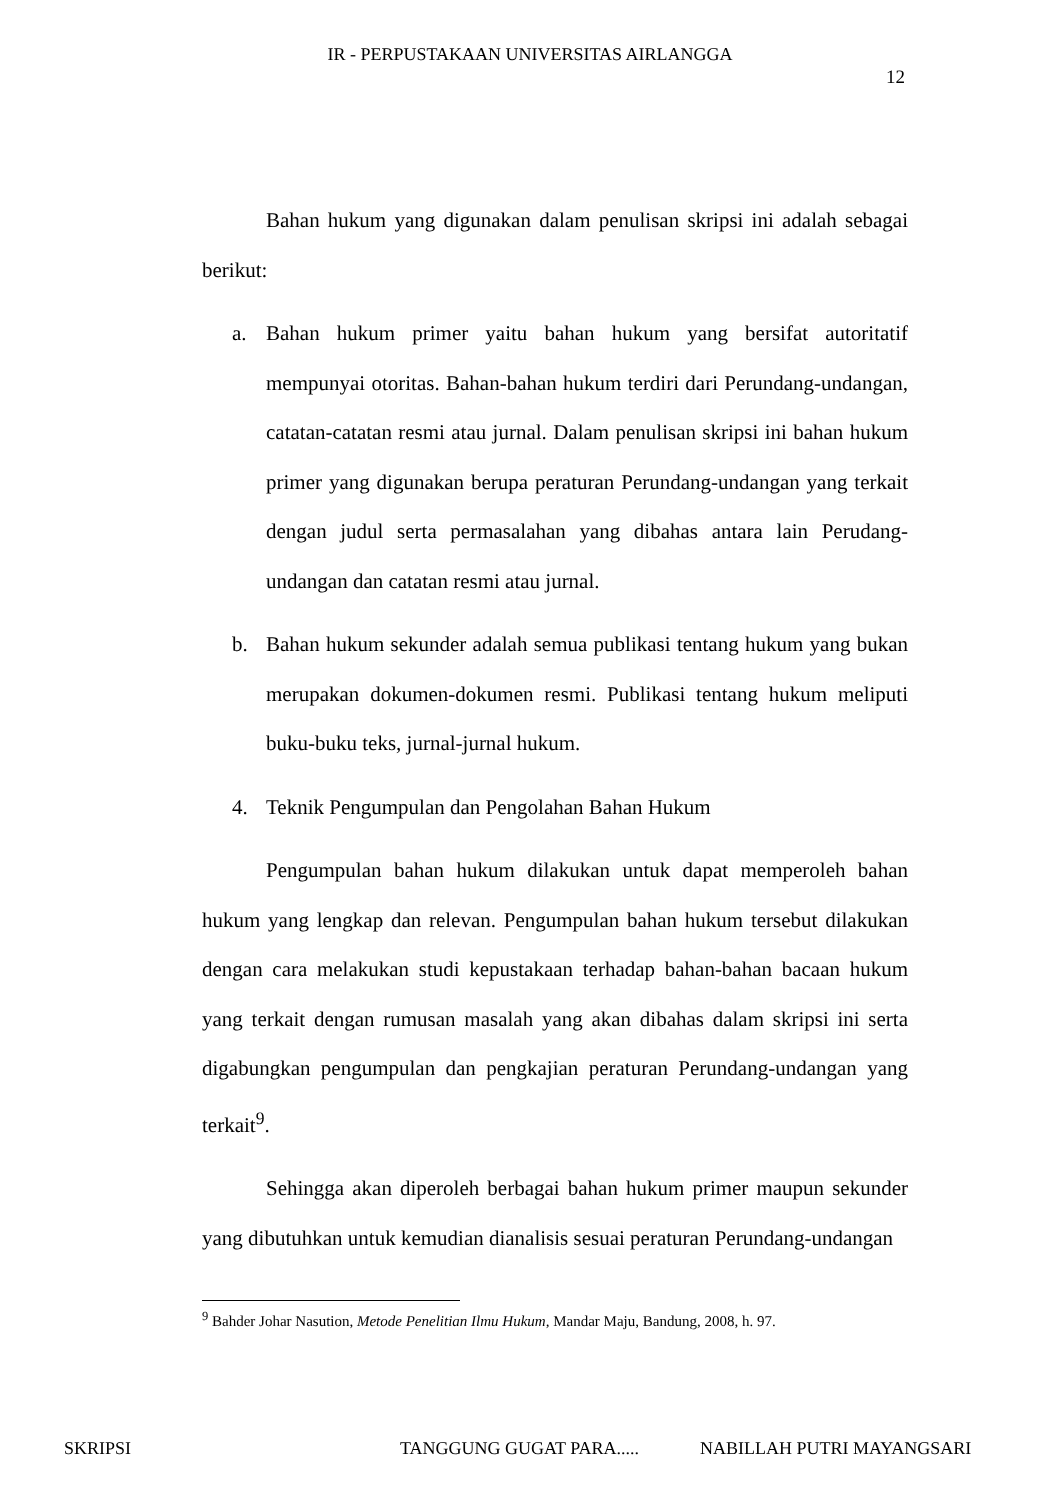IR - PERPUSTAKAAN UNIVERSITAS AIRLANGGA
12
Bahan hukum yang digunakan dalam penulisan skripsi ini adalah sebagai berikut:
a. Bahan hukum primer yaitu bahan hukum yang bersifat autoritatif mempunyai otoritas. Bahan-bahan hukum terdiri dari Perundang-undangan, catatan-catatan resmi atau jurnal. Dalam penulisan skripsi ini bahan hukum primer yang digunakan berupa peraturan Perundang-undangan yang terkait dengan judul serta permasalahan yang dibahas antara lain Perudang-undangan dan catatan resmi atau jurnal.
b. Bahan hukum sekunder adalah semua publikasi tentang hukum yang bukan merupakan dokumen-dokumen resmi. Publikasi tentang hukum meliputi buku-buku teks, jurnal-jurnal hukum.
4. Teknik Pengumpulan dan Pengolahan Bahan Hukum
Pengumpulan bahan hukum dilakukan untuk dapat memperoleh bahan hukum yang lengkap dan relevan. Pengumpulan bahan hukum tersebut dilakukan dengan cara melakukan studi kepustakaan terhadap bahan-bahan bacaan hukum yang terkait dengan rumusan masalah yang akan dibahas dalam skripsi ini serta digabungkan pengumpulan dan pengkajian peraturan Perundang-undangan yang terkait<sup>9</sup>.
Sehingga akan diperoleh berbagai bahan hukum primer maupun sekunder yang dibutuhkan untuk kemudian dianalisis sesuai peraturan Perundang-undangan
<sup>9</sup> Bahder Johar Nasution, Metode Penelitian Ilmu Hukum, Mandar Maju, Bandung, 2008, h. 97.
SKRIPSI TANGGUNG GUGAT PARA..... NABILLAH PUTRI MAYANGSARI